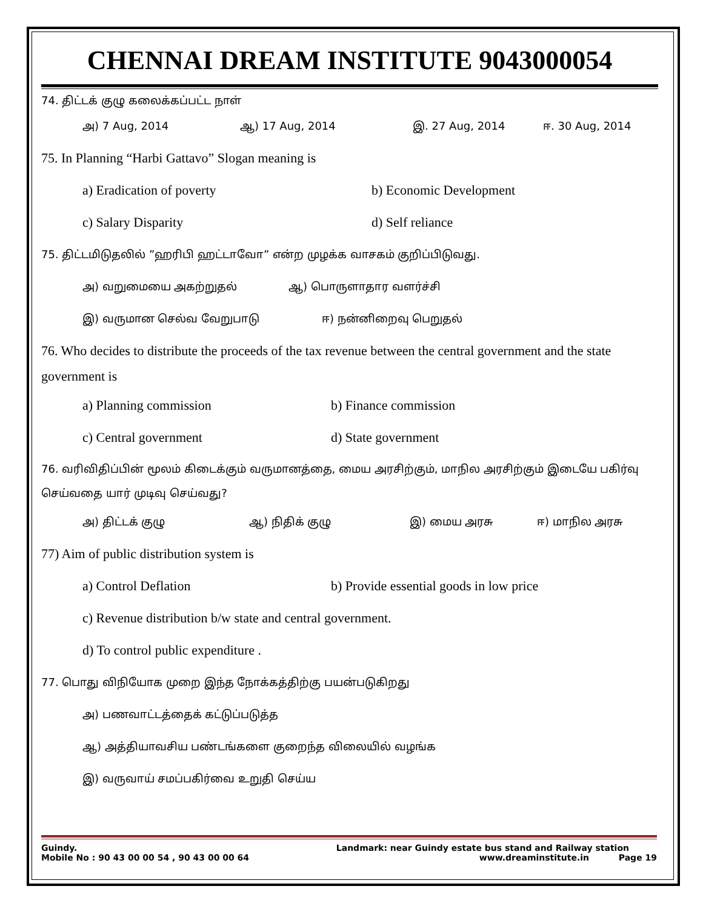CHENNAI DREAM INSTITUTE 9043000054
74. திட்டக் குழு கலைக்கப்பட்ட நாள்
அ) 7 Aug, 2014 ஆ) 17 Aug, 2014 இ. 27 Aug, 2014 ஈ. 30 Aug, 2014
75. In Planning “Harbi Gattavo” Slogan meaning is
a) Eradication of poverty b) Economic Development
c) Salary Disparity d) Self reliance
75. திட்டமிடுதலில் ”ஹரிபி ஹட்டாவோ” என்ற முழக்க வாசகம் குறிப்பிடுவது.
அ) வறுமையை அகற்றுதல் ஆ) பொருளாதார வளர்ச்சி
இ) வருமான செல்வ வேறுபாடு ஈ) நன்னிறைவு பெறுதல்
76. Who decides to distribute the proceeds of the tax revenue between the central government and the state government is
a) Planning commission b) Finance commission
c) Central government d) State government
76. வரிவிதிப்பின் மூலம் கிடைக்கும் வருமானத்தை, மைய அரசிற்கும், மாநில அரசிற்கும் இடையே பகிர்வு செய்வதை யார் முடிவு செய்வது?
அ) திட்டக் குழு ஆ) நிதிக் குழு இ) மைய அரசு ஈ) மாநில அரசு
77) Aim of public distribution system is
a) Control Deflation b) Provide essential goods in low price
c) Revenue distribution b/w state and central government.
d) To control public expenditure .
77. பொது விநியோக முறை இந்த நோக்கத்திற்கு பயன்படுகிறது
அ) பணவாட்டத்தைக் கட்டுப்படுத்த
ஆ) அத்தியாவசிய பண்டங்களை குறைந்த விலையில் வழங்க
இ) வருவாய் சமப்பகிர்வை உறுதி செய்ய
Guindy. Landmark: near Guindy estate bus stand and Railway station
Mobile No : 90 43 00 00 54 , 90 43 00 00 64 www.dreaminstitute.in Page 19